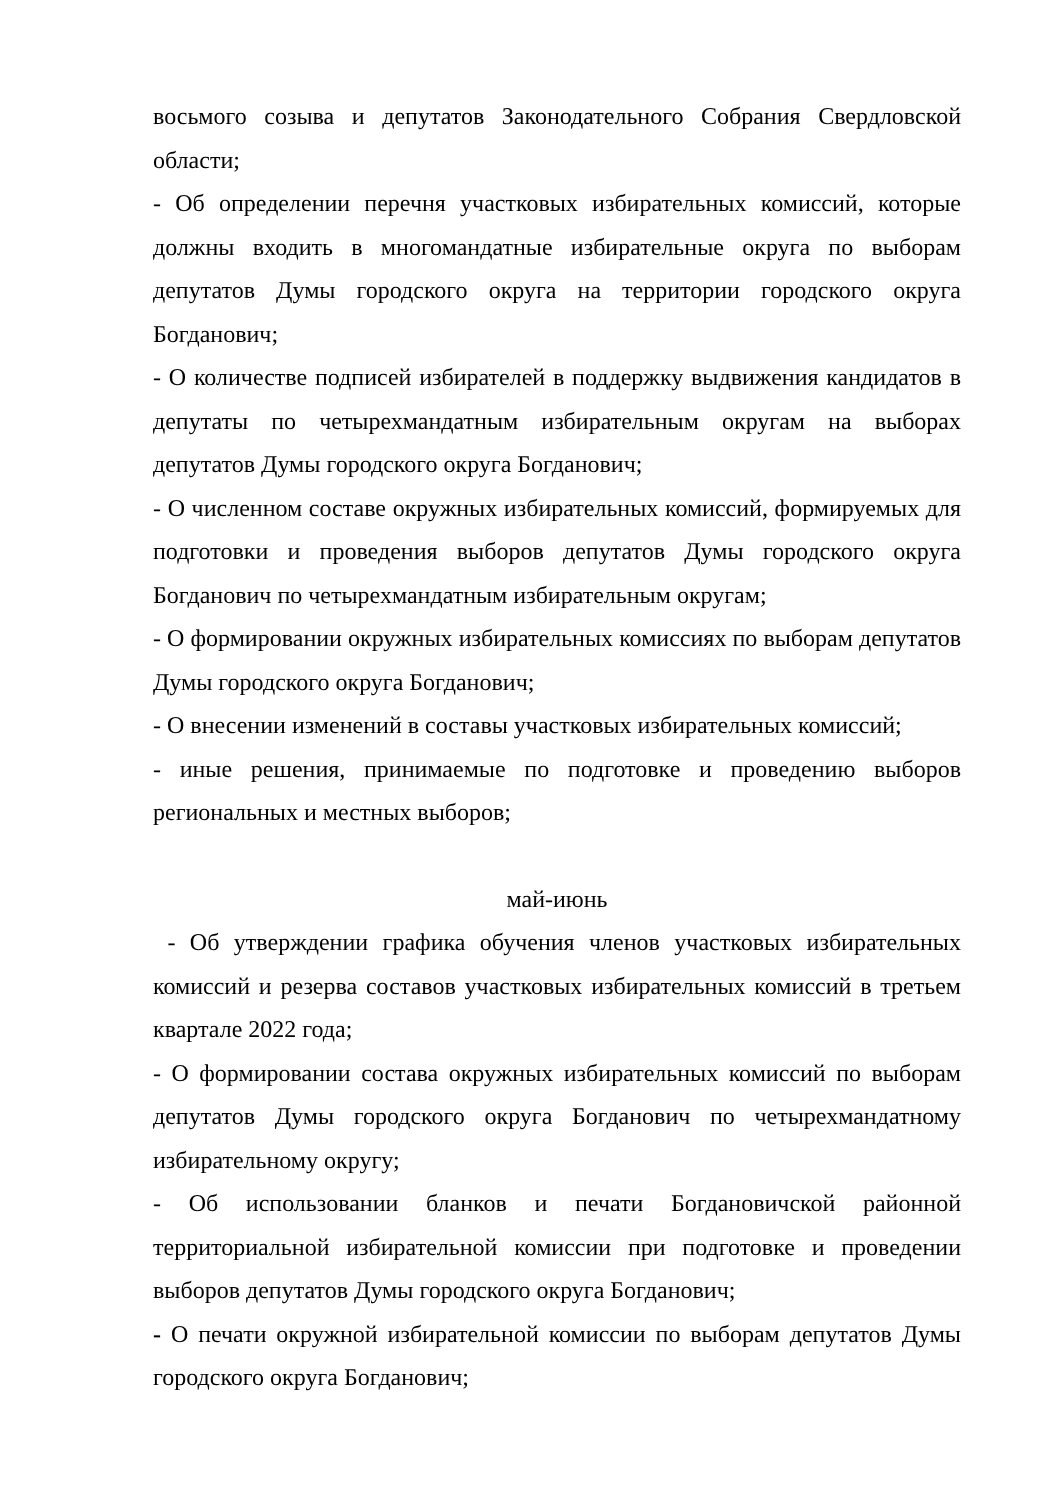восьмого созыва и депутатов Законодательного Собрания Свердловской области;
- Об определении перечня участковых избирательных комиссий, которые должны входить в многомандатные избирательные округа по выборам депутатов Думы городского округа на территории городского округа Богданович;
- О количестве подписей избирателей в поддержку выдвижения кандидатов в депутаты по четырехмандатным избирательным округам на выборах депутатов Думы городского округа Богданович;
- О численном составе окружных избирательных комиссий, формируемых для подготовки и проведения выборов депутатов Думы городского округа Богданович по четырехмандатным избирательным округам;
- О формировании окружных избирательных комиссиях по выборам депутатов Думы городского округа Богданович;
- О внесении изменений в составы участковых избирательных комиссий;
- иные решения, принимаемые по подготовке и проведению выборов региональных и местных выборов;
май-июнь
- Об утверждении графика обучения членов участковых избирательных комиссий и резерва составов участковых избирательных комиссий в третьем квартале 2022 года;
- О формировании состава окружных избирательных комиссий по выборам депутатов Думы городского округа Богданович по четырехмандатному избирательному округу;
- Об использовании бланков и печати Богдановичской районной территориальной избирательной комиссии при подготовке и проведении выборов депутатов Думы городского округа Богданович;
- О печати окружной избирательной комиссии по выборам депутатов Думы городского округа Богданович;